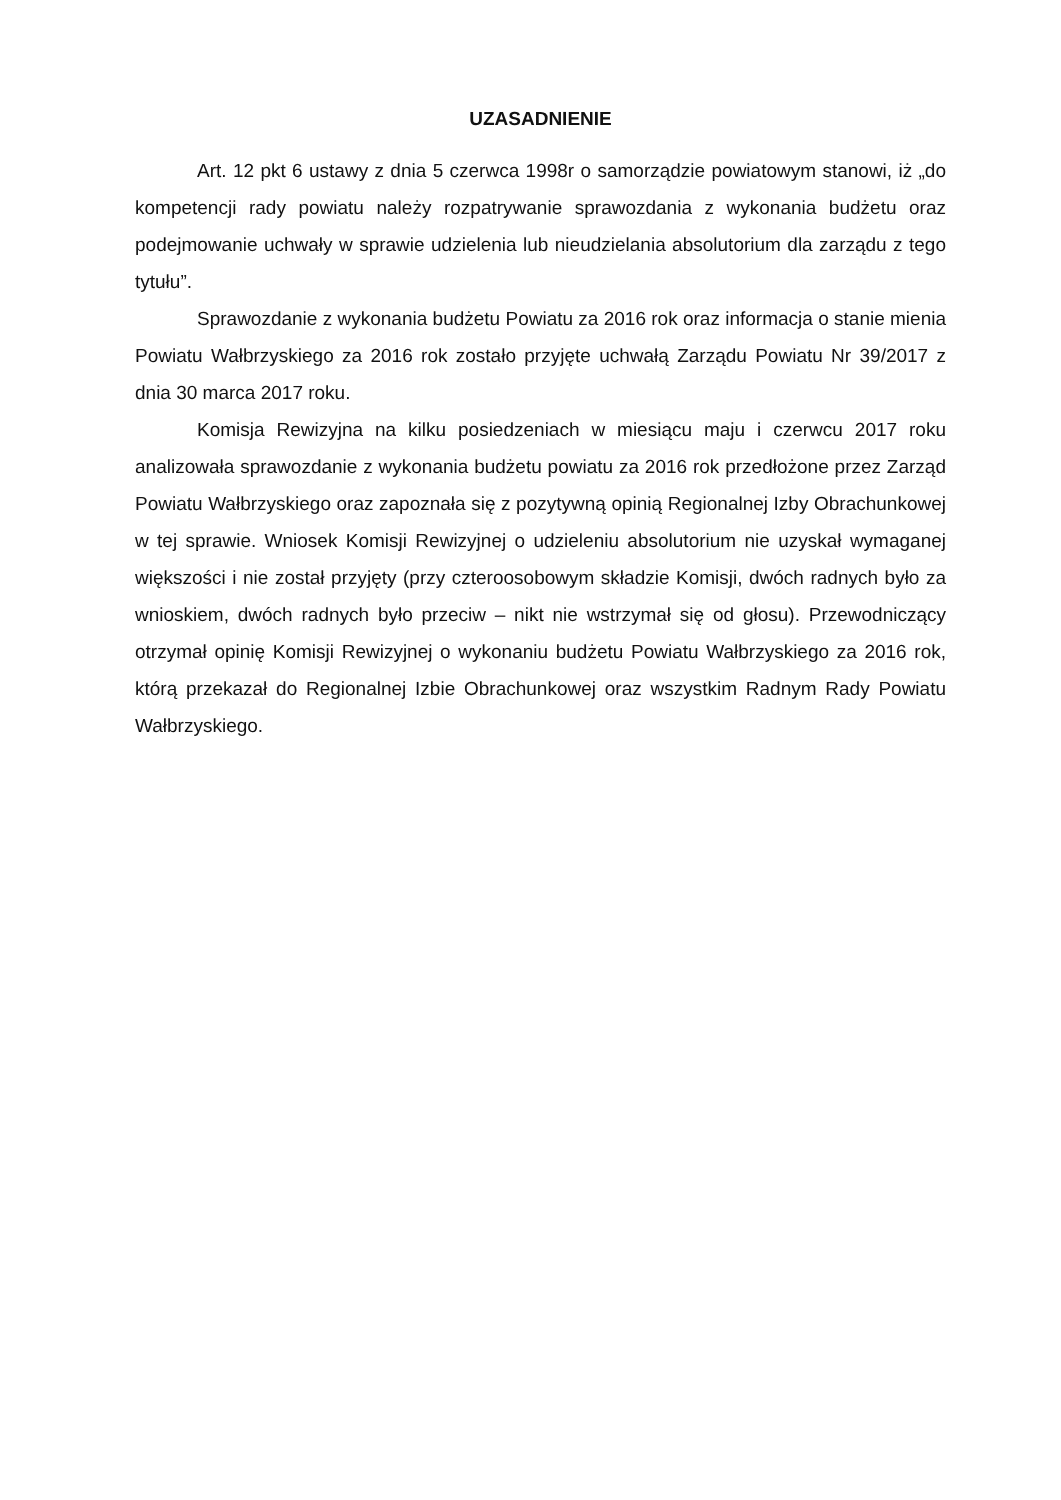UZASADNIENIE
Art. 12 pkt 6 ustawy z dnia 5 czerwca 1998r o samorządzie powiatowym stanowi, iż „do kompetencji rady powiatu należy rozpatrywanie sprawozdania z wykonania budżetu oraz podejmowanie uchwały w sprawie udzielenia lub nieudzielania absolutorium dla zarządu z tego tytułu”.
Sprawozdanie z wykonania budżetu Powiatu za 2016 rok oraz informacja o stanie mienia Powiatu Wałbrzyskiego za 2016 rok zostało przyjęte uchwałą Zarządu Powiatu Nr 39/2017 z dnia 30 marca 2017 roku.
Komisja Rewizyjna na kilku posiedzeniach w miesiącu maju i czerwcu 2017 roku analizowała sprawozdanie z wykonania budżetu powiatu za 2016 rok przedłożone przez Zarząd Powiatu Wałbrzyskiego oraz zapoznała się z pozytywną opinią Regionalnej Izby Obrachunkowej w tej sprawie. Wniosek Komisji Rewizyjnej o udzieleniu absolutorium nie uzyskał wymaganej większości i nie został przyjęty (przy czteroosobowym składzie Komisji, dwóch radnych było za wnioskiem, dwóch radnych było przeciw – nikt nie wstrzymał się od głosu). Przewodniczący otrzymał opinię Komisji Rewizyjnej o wykonaniu budżetu Powiatu Wałbrzyskiego za 2016 rok, którą przekazał do Regionalnej Izbie Obrachunkowej oraz wszystkim Radnym Rady Powiatu Wałbrzyskiego.